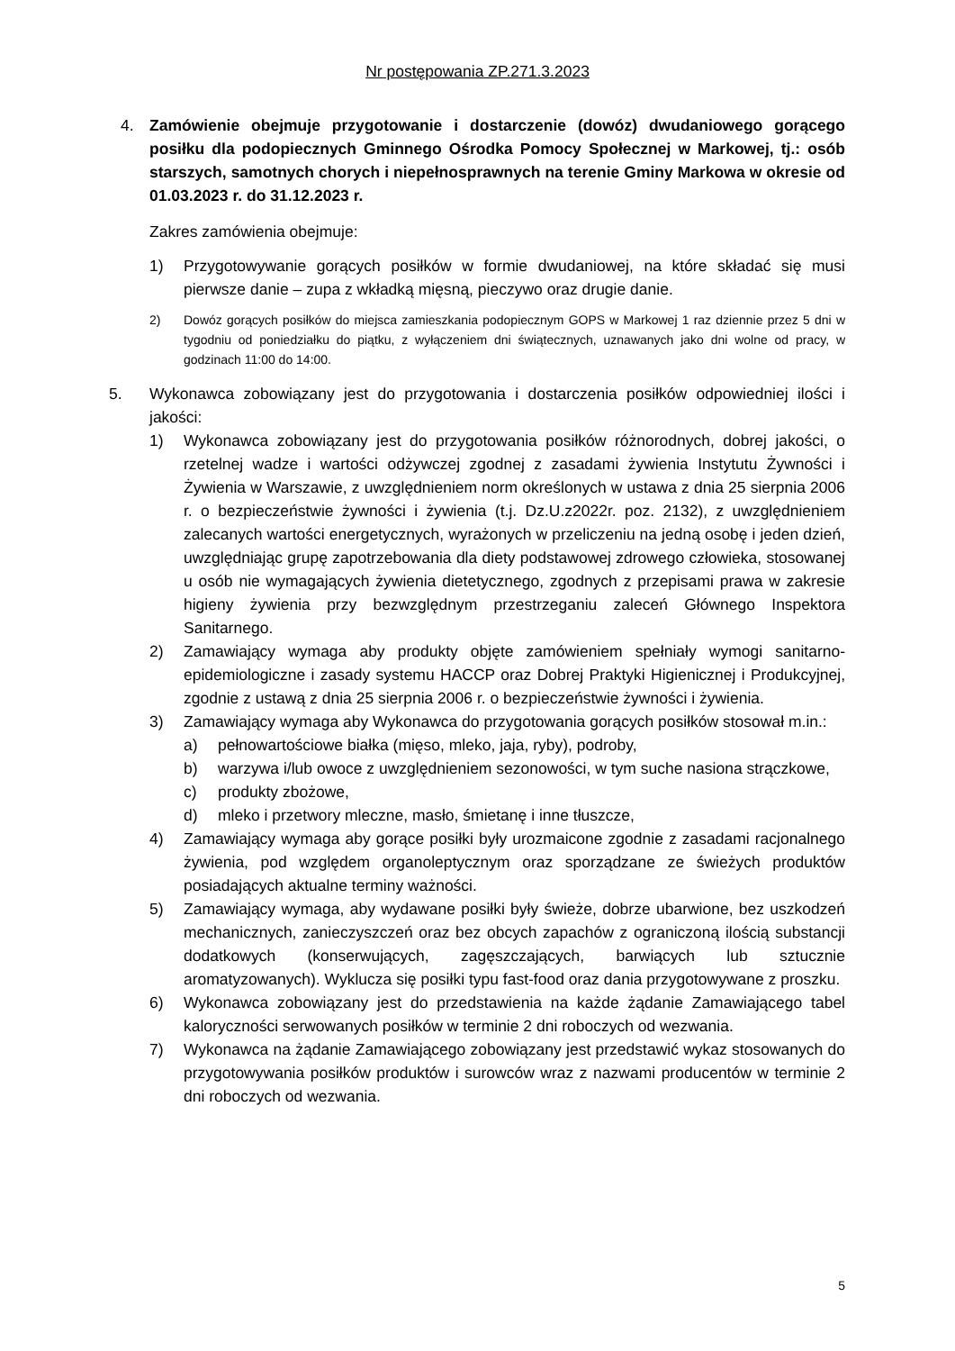Nr postępowania ZP.271.3.2023
4. Zamówienie obejmuje przygotowanie i dostarczenie (dowóz) dwudaniowego gorącego posiłku dla podopiecznych Gminnego Ośrodka Pomocy Społecznej w Markowej, tj.: osób starszych, samotnych chorych i niepełnosprawnych na terenie Gminy Markowa w okresie od 01.03.2023 r. do 31.12.2023 r.
Zakres zamówienia obejmuje:
1) Przygotowywanie gorących posiłków w formie dwudaniowej, na które składać się musi pierwsze danie – zupa z wkładką mięsną, pieczywo oraz drugie danie.
2) Dowóz gorących posiłków do miejsca zamieszkania podopiecznym GOPS w Markowej 1 raz dziennie przez 5 dni w tygodniu od poniedziałku do piątku, z wyłączeniem dni świątecznych, uznawanych jako dni wolne od pracy, w godzinach 11:00 do 14:00.
5. Wykonawca zobowiązany jest do przygotowania i dostarczenia posiłków odpowiedniej ilości i jakości:
1) Wykonawca zobowiązany jest do przygotowania posiłków różnorodnych, dobrej jakości, o rzetelnej wadze i wartości odżywczej zgodnej z zasadami żywienia Instytutu Żywności i Żywienia w Warszawie, z uwzględnieniem norm określonych w ustawa z dnia 25 sierpnia 2006 r. o bezpieczeństwie żywności i żywienia (t.j. Dz.U.z2022r. poz. 2132), z uwzględnieniem zalecanych wartości energetycznych, wyrażonych w przeliczeniu na jedną osobę i jeden dzień, uwzględniając grupę zapotrzebowania dla diety podstawowej zdrowego człowieka, stosowanej u osób nie wymagających żywienia dietetycznego, zgodnych z przepisami prawa w zakresie higieny żywienia przy bezwzględnym przestrzeganiu zaleceń Głównego Inspektora Sanitarnego.
2) Zamawiający wymaga aby produkty objęte zamówieniem spełniały wymogi sanitarno-epidemiologiczne i zasady systemu HACCP oraz Dobrej Praktyki Higienicznej i Produkcyjnej, zgodnie z ustawą z dnia 25 sierpnia 2006 r. o bezpieczeństwie żywności i żywienia.
3) Zamawiający wymaga aby Wykonawca do przygotowania gorących posiłków stosował m.in.:
a) pełnowartościowe białka (mięso, mleko, jaja, ryby), podroby,
b) warzywa i/lub owoce z uwzględnieniem sezonowości, w tym suche nasiona strączkowe,
c) produkty zbożowe,
d) mleko i przetwory mleczne, masło, śmietanę i inne tłuszcze,
4) Zamawiający wymaga aby gorące posiłki były urozmaicone zgodnie z zasadami racjonalnego żywienia, pod względem organoleptycznym oraz sporządzane ze świeżych produktów posiadających aktualne terminy ważności.
5) Zamawiający wymaga, aby wydawane posiłki były świeże, dobrze ubarwione, bez uszkodzeń mechanicznych, zanieczyszczeń oraz bez obcych zapachów z ograniczoną ilością substancji dodatkowych (konserwujących, zagęszczających, barwiących lub sztucznie aromatyzowanych). Wyklucza się posiłki typu fast-food oraz dania przygotowywane z proszku.
6) Wykonawca zobowiązany jest do przedstawienia na każde żądanie Zamawiającego tabel kaloryczności serwowanych posiłków w terminie 2 dni roboczych od wezwania.
7) Wykonawca na żądanie Zamawiającego zobowiązany jest przedstawić wykaz stosowanych do przygotowywania posiłków produktów i surowców wraz z nazwami producentów w terminie 2 dni roboczych od wezwania.
5